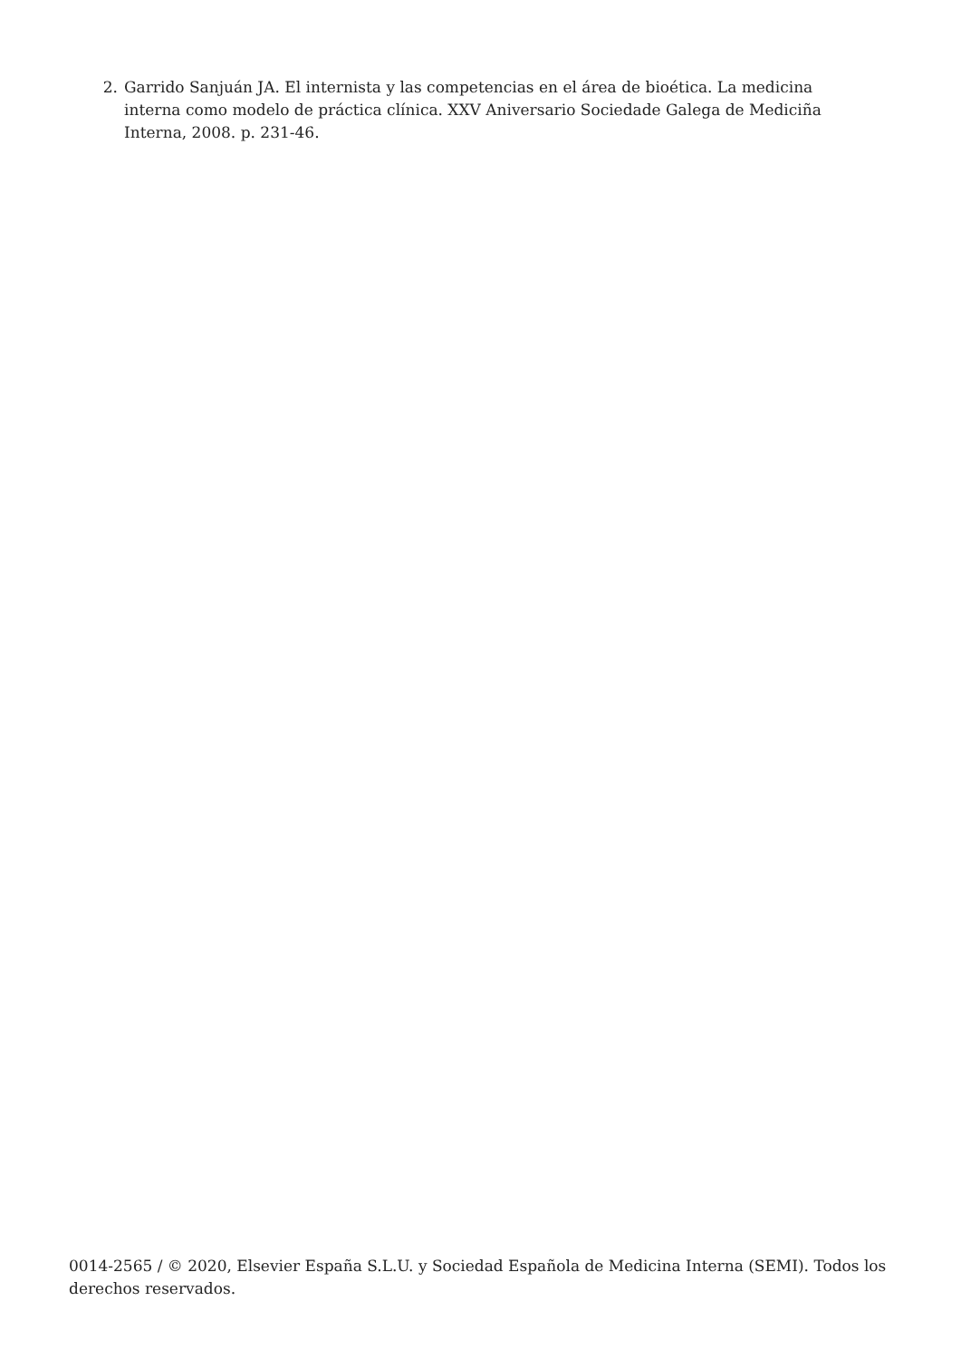2. Garrido Sanjuán JA. El internista y las competencias en el área de bioética. La medicina interna como modelo de práctica clínica. XXV Aniversario Sociedade Galega de Mediciña Interna, 2008. p. 231-46.
0014-2565 / © 2020, Elsevier España S.L.U. y Sociedad Española de Medicina Interna (SEMI). Todos los derechos reservados.